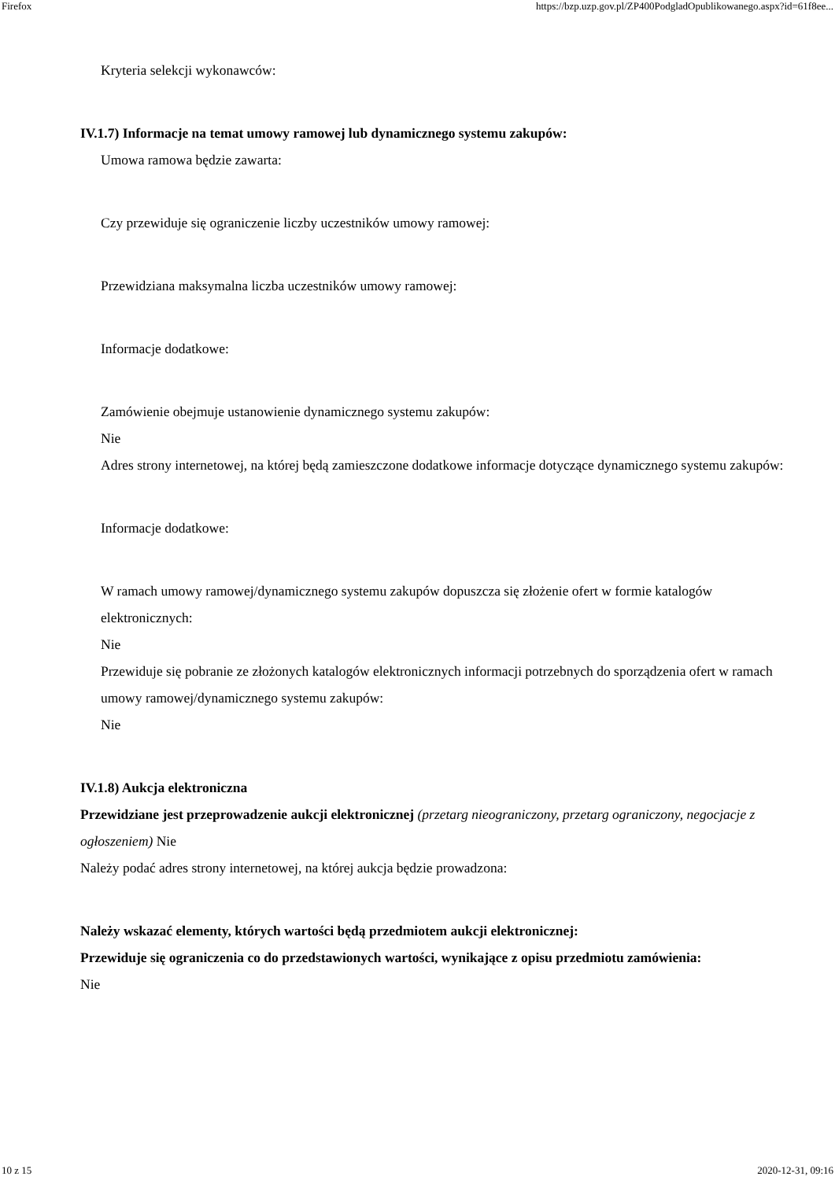Firefox https://bzp.uzp.gov.pl/ZP400PodgladOpublikowanego.aspx?id=61f8ee...
Kryteria selekcji wykonawców:
IV.1.7) Informacje na temat umowy ramowej lub dynamicznego systemu zakupów:
Umowa ramowa będzie zawarta:
Czy przewiduje się ograniczenie liczby uczestników umowy ramowej:
Przewidziana maksymalna liczba uczestników umowy ramowej:
Informacje dodatkowe:
Zamówienie obejmuje ustanowienie dynamicznego systemu zakupów:
Nie
Adres strony internetowej, na której będą zamieszczone dodatkowe informacje dotyczące dynamicznego systemu zakupów:
Informacje dodatkowe:
W ramach umowy ramowej/dynamicznego systemu zakupów dopuszcza się złożenie ofert w formie katalogów elektronicznych:
Nie
Przewiduje się pobranie ze złożonych katalogów elektronicznych informacji potrzebnych do sporządzenia ofert w ramach umowy ramowej/dynamicznego systemu zakupów:
Nie
IV.1.8) Aukcja elektroniczna
Przewidziane jest przeprowadzenie aukcji elektronicznej (przetarg nieograniczony, przetarg ograniczony, negocjacje z ogłoszeniem) Nie
Należy podać adres strony internetowej, na której aukcja będzie prowadzona:
Należy wskazać elementy, których wartości będą przedmiotem aukcji elektronicznej:
Przewiduje się ograniczenia co do przedstawionych wartości, wynikające z opisu przedmiotu zamówienia:
Nie
10 z 15 2020-12-31, 09:16